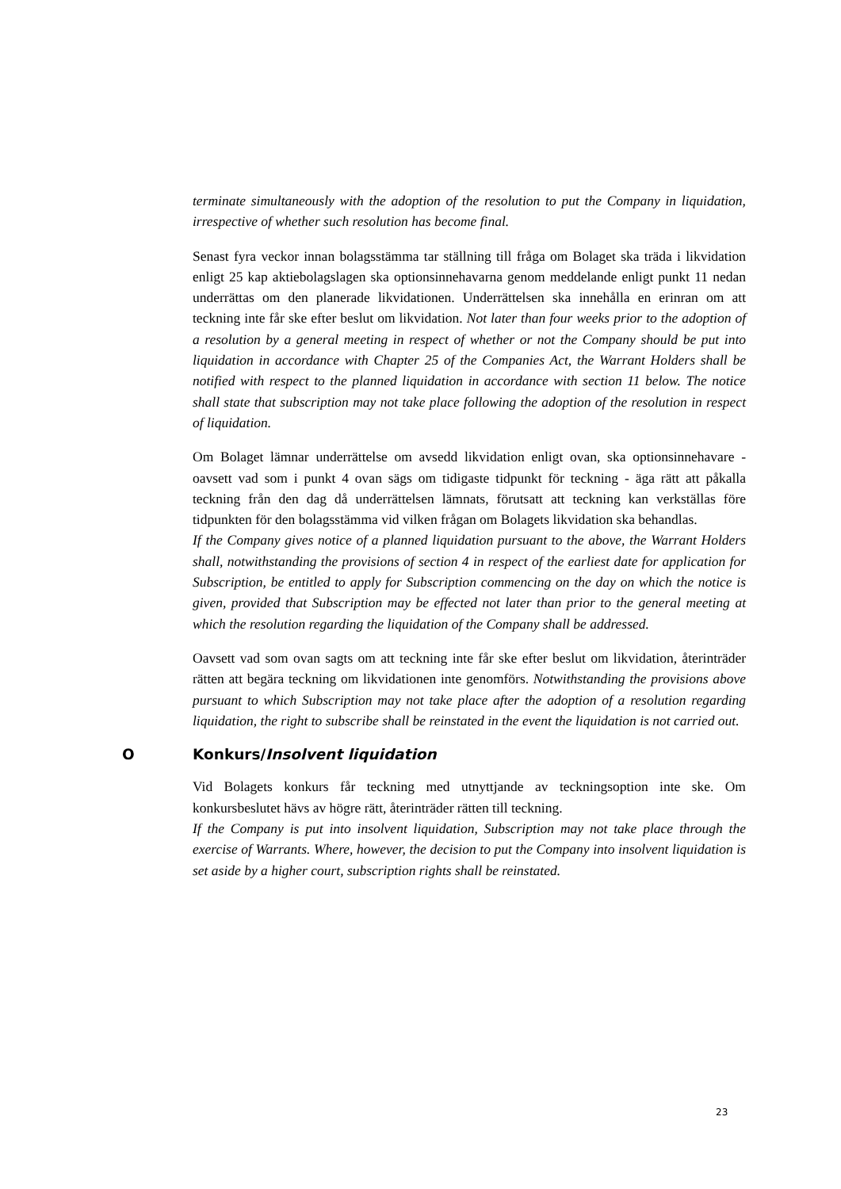terminate simultaneously with the adoption of the resolution to put the Company in liquidation, irrespective of whether such resolution has become final.
Senast fyra veckor innan bolagsstämma tar ställning till fråga om Bolaget ska träda i likvidation enligt 25 kap aktiebolagslagen ska optionsinnehavarna genom meddelande enligt punkt 11 nedan underrättas om den planerade likvidationen. Underrättelsen ska innehålla en erinran om att teckning inte får ske efter beslut om likvidation. Not later than four weeks prior to the adoption of a resolution by a general meeting in respect of whether or not the Company should be put into liquidation in accordance with Chapter 25 of the Companies Act, the Warrant Holders shall be notified with respect to the planned liquidation in accordance with section 11 below. The notice shall state that subscription may not take place following the adoption of the resolution in respect of liquidation.
Om Bolaget lämnar underrättelse om avsedd likvidation enligt ovan, ska optionsinnehavare - oavsett vad som i punkt 4 ovan sägs om tidigaste tidpunkt för teckning - äga rätt att påkalla teckning från den dag då underrättelsen lämnats, förutsatt att teckning kan verkställas före tidpunkten för den bolagsstämma vid vilken frågan om Bolagets likvidation ska behandlas.
If the Company gives notice of a planned liquidation pursuant to the above, the Warrant Holders shall, notwithstanding the provisions of section 4 in respect of the earliest date for application for Subscription, be entitled to apply for Subscription commencing on the day on which the notice is given, provided that Subscription may be effected not later than prior to the general meeting at which the resolution regarding the liquidation of the Company shall be addressed.
Oavsett vad som ovan sagts om att teckning inte får ske efter beslut om likvidation, återinträder rätten att begära teckning om likvidationen inte genomförs. Notwithstanding the provisions above pursuant to which Subscription may not take place after the adoption of a resolution regarding liquidation, the right to subscribe shall be reinstated in the event the liquidation is not carried out.
O Konkurs/Insolvent liquidation
Vid Bolagets konkurs får teckning med utnyttjande av teckningsoption inte ske. Om konkursbeslutet hävs av högre rätt, återinträder rätten till teckning.
If the Company is put into insolvent liquidation, Subscription may not take place through the exercise of Warrants. Where, however, the decision to put the Company into insolvent liquidation is set aside by a higher court, subscription rights shall be reinstated.
23